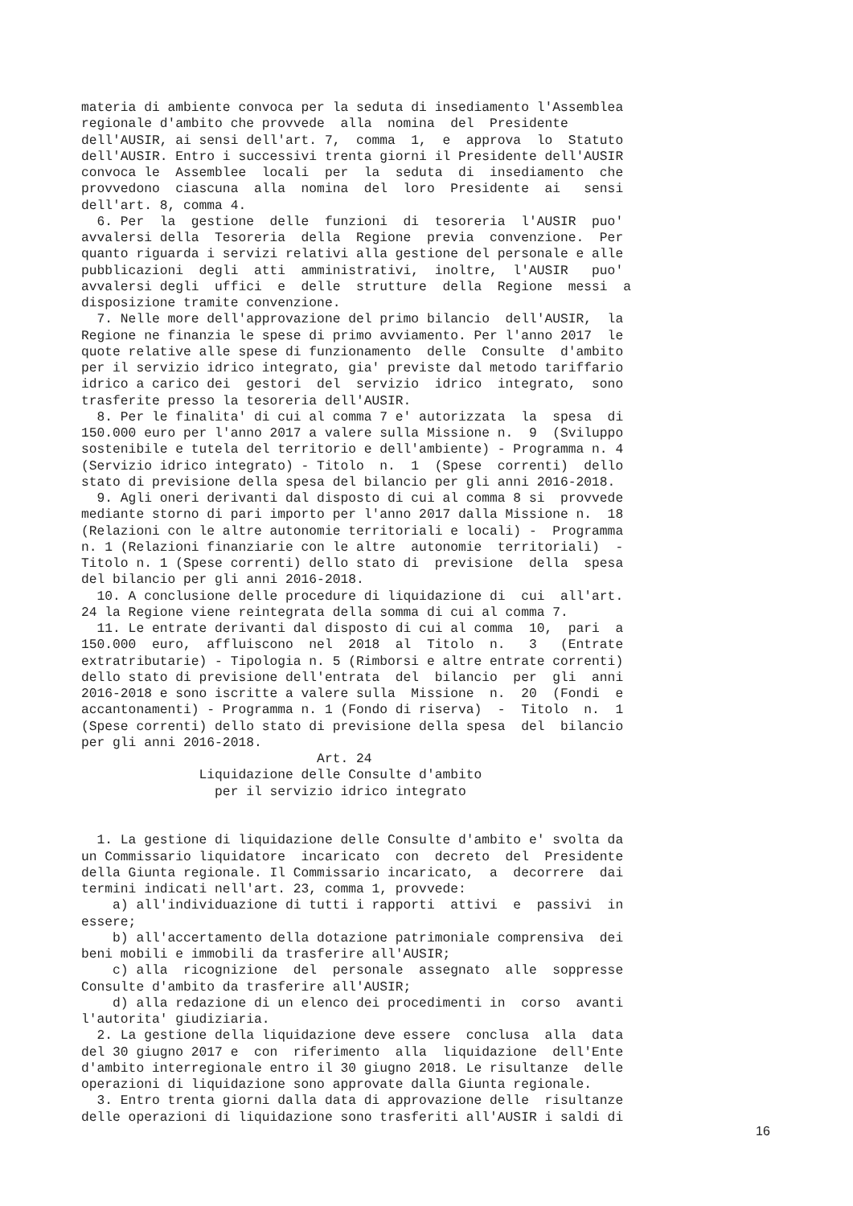materia di ambiente convoca per la seduta di insediamento l'Assemblea
regionale d'ambito che provvede  alla  nomina  del  Presidente
dell'AUSIR, ai sensi dell'art. 7,  comma  1,  e  approva  lo  Statuto
dell'AUSIR. Entro i successivi trenta giorni il Presidente dell'AUSIR
convoca le  Assemblee  locali  per  la  seduta  di  insediamento  che
provvedono  ciascuna  alla  nomina  del  loro  Presidente  ai   sensi
dell'art. 8, comma 4.
  6. Per  la  gestione  delle  funzioni  di  tesoreria  l'AUSIR  puo'
avvalersi della  Tesoreria  della  Regione  previa  convenzione.  Per
quanto riguarda i servizi relativi alla gestione del personale e alle
pubblicazioni  degli  atti  amministrativi,  inoltre,  l'AUSIR   puo'
avvalersi degli  uffici  e  delle  strutture  della  Regione  messi  a
disposizione tramite convenzione.
  7. Nelle more dell'approvazione del primo bilancio  dell'AUSIR,  la
Regione ne finanzia le spese di primo avviamento. Per l'anno 2017  le
quote relative alle spese di funzionamento  delle  Consulte  d'ambito
per il servizio idrico integrato, gia' previste dal metodo tariffario
idrico a carico dei  gestori  del  servizio  idrico  integrato,  sono
trasferite presso la tesoreria dell'AUSIR.
  8. Per le finalita' di cui al comma 7 e' autorizzata  la  spesa  di
150.000 euro per l'anno 2017 a valere sulla Missione n.  9  (Sviluppo
sostenibile e tutela del territorio e dell'ambiente) - Programma n. 4
(Servizio idrico integrato) - Titolo  n.  1  (Spese  correnti)  dello
stato di previsione della spesa del bilancio per gli anni 2016-2018.
  9. Agli oneri derivanti dal disposto di cui al comma 8 si  provvede
mediante storno di pari importo per l'anno 2017 dalla Missione n.  18
(Relazioni con le altre autonomie territoriali e locali) -  Programma
n. 1 (Relazioni finanziarie con le altre  autonomie  territoriali)  -
Titolo n. 1 (Spese correnti) dello stato di  previsione  della  spesa
del bilancio per gli anni 2016-2018.
  10. A conclusione delle procedure di liquidazione di  cui  all'art.
24 la Regione viene reintegrata della somma di cui al comma 7.
  11. Le entrate derivanti dal disposto di cui al comma  10,  pari  a
150.000  euro,  affluiscono  nel  2018  al  Titolo  n.   3   (Entrate
extratributarie) - Tipologia n. 5 (Rimborsi e altre entrate correnti)
dello stato di previsione dell'entrata  del  bilancio  per  gli  anni
2016-2018 e sono iscritte a valere sulla  Missione  n.  20  (Fondi  e
accantonamenti) - Programma n. 1 (Fondo di riserva)  -  Titolo  n.  1
(Spese correnti) dello stato di previsione della spesa  del  bilancio
per gli anni 2016-2018.
                              Art. 24
               Liquidazione delle Consulte d'ambito
                 per il servizio idrico integrato


  1. La gestione di liquidazione delle Consulte d'ambito e' svolta da
un Commissario liquidatore  incaricato  con  decreto  del  Presidente
della Giunta regionale. Il Commissario incaricato,  a  decorrere  dai
termini indicati nell'art. 23, comma 1, provvede:
    a) all'individuazione di tutti i rapporti  attivi  e  passivi  in
essere;
    b) all'accertamento della dotazione patrimoniale comprensiva  dei
beni mobili e immobili da trasferire all'AUSIR;
    c) alla  ricognizione  del  personale  assegnato  alle  soppresse
Consulte d'ambito da trasferire all'AUSIR;
    d) alla redazione di un elenco dei procedimenti in  corso  avanti
l'autorita' giudiziaria.
  2. La gestione della liquidazione deve essere  conclusa  alla  data
del 30 giugno 2017 e  con  riferimento  alla  liquidazione  dell'Ente
d'ambito interregionale entro il 30 giugno 2018. Le risultanze  delle
operazioni di liquidazione sono approvate dalla Giunta regionale.
  3. Entro trenta giorni dalla data di approvazione delle  risultanze
delle operazioni di liquidazione sono trasferiti all'AUSIR i saldi di
16